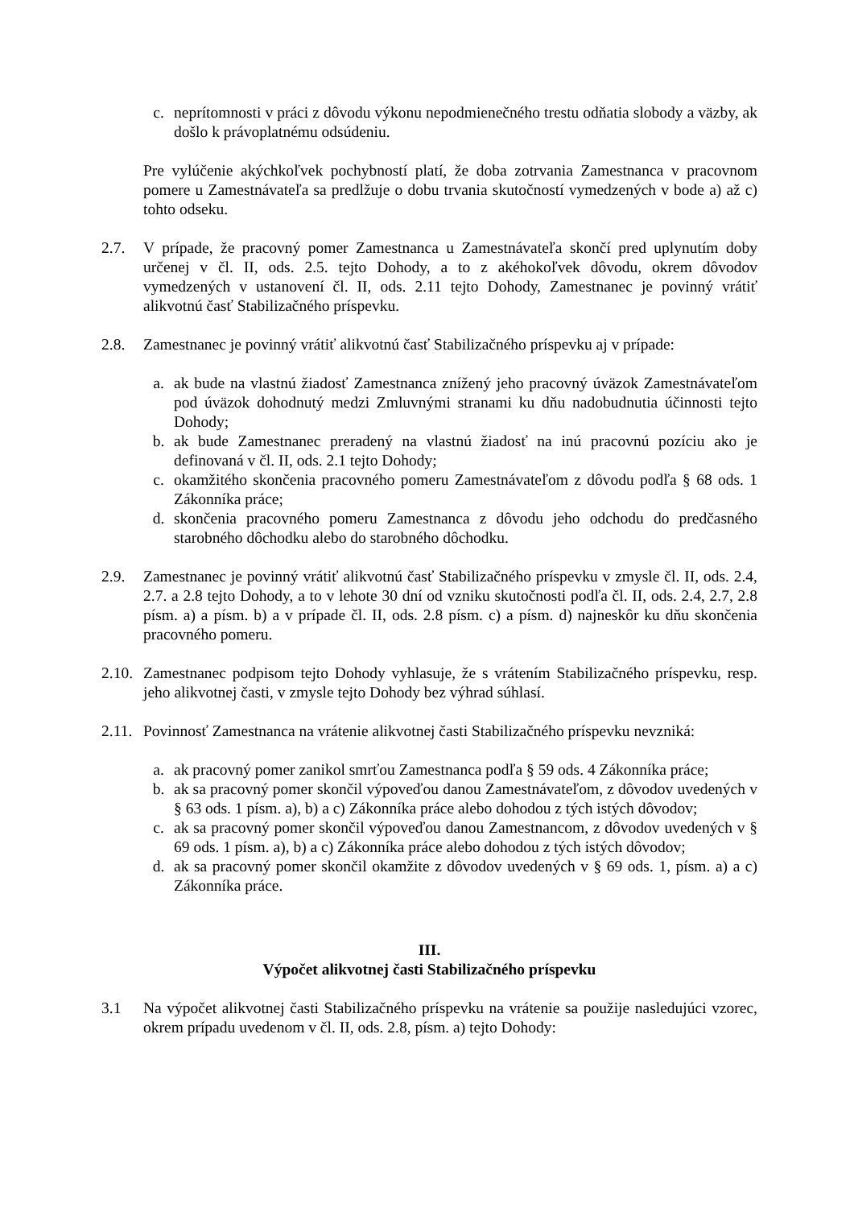c. neprítomnosti v práci z dôvodu výkonu nepodmienečného trestu odňatia slobody a väzby, ak došlo k právoplatnému odsúdeniu.
Pre vylúčenie akýchkoľvek pochybností platí, že doba zotrvania Zamestnanca v pracovnom pomere u Zamestnávateľa sa predlžuje o dobu trvania skutočností vymedzených v bode a) až c) tohto odseku.
2.7. V prípade, že pracovný pomer Zamestnanca u Zamestnávateľa skončí pred uplynutím doby určenej v čl. II, ods. 2.5. tejto Dohody, a to z akéhokoľvek dôvodu, okrem dôvodov vymedzených v ustanovení čl. II, ods. 2.11 tejto Dohody, Zamestnanec je povinný vrátiť alikvotnú časť Stabilizačného príspevku.
2.8. Zamestnanec je povinný vrátiť alikvotnú časť Stabilizačného príspevku aj v prípade:
a. ak bude na vlastnú žiadosť Zamestnanca znížený jeho pracovný úväzok Zamestnávateľom pod úväzok dohodnutý medzi Zmluvnými stranami ku dňu nadobudnutia účinnosti tejto Dohody;
b. ak bude Zamestnanec preradený na vlastnú žiadosť na inú pracovnú pozíciu ako je definovaná v čl. II, ods. 2.1 tejto Dohody;
c. okamžitého skončenia pracovného pomeru Zamestnávateľom z dôvodu podľa § 68 ods. 1 Zákonníka práce;
d. skončenia pracovného pomeru Zamestnanca z dôvodu jeho odchodu do predčasného starobného dôchodku alebo do starobného dôchodku.
2.9. Zamestnanec je povinný vrátiť alikvotnú časť Stabilizačného príspevku v zmysle čl. II, ods. 2.4, 2.7. a 2.8 tejto Dohody, a to v lehote 30 dní od vzniku skutočnosti podľa čl. II, ods. 2.4, 2.7, 2.8 písm. a) a písm. b) a v prípade čl. II, ods. 2.8 písm. c) a písm. d) najneskôr ku dňu skončenia pracovného pomeru.
2.10. Zamestnanec podpisom tejto Dohody vyhlasuje, že s vrátením Stabilizačného príspevku, resp. jeho alikvotnej časti, v zmysle tejto Dohody bez výhrad súhlasí.
2.11. Povinnosť Zamestnanca na vrátenie alikvotnej časti Stabilizačného príspevku nevzniká:
a. ak pracovný pomer zanikol smrťou Zamestnanca podľa § 59 ods. 4 Zákonníka práce;
b. ak sa pracovný pomer skončil výpoveďou danou Zamestnávateľom, z dôvodov uvedených v § 63 ods. 1 písm. a), b) a c) Zákonníka práce alebo dohodou z tých istých dôvodov;
c. ak sa pracovný pomer skončil výpoveďou danou Zamestnancom, z dôvodov uvedených v § 69 ods. 1 písm. a), b) a c) Zákonníka práce alebo dohodou z tých istých dôvodov;
d. ak sa pracovný pomer skončil okamžite z dôvodov uvedených v § 69 ods. 1, písm. a) a c) Zákonníka práce.
III.
Výpočet alikvotnej časti Stabilizačného príspevku
3.1 Na výpočet alikvotnej časti Stabilizačného príspevku na vrátenie sa použije nasledujúci vzorec, okrem prípadu uvedenom v čl. II, ods. 2.8, písm. a) tejto Dohody: